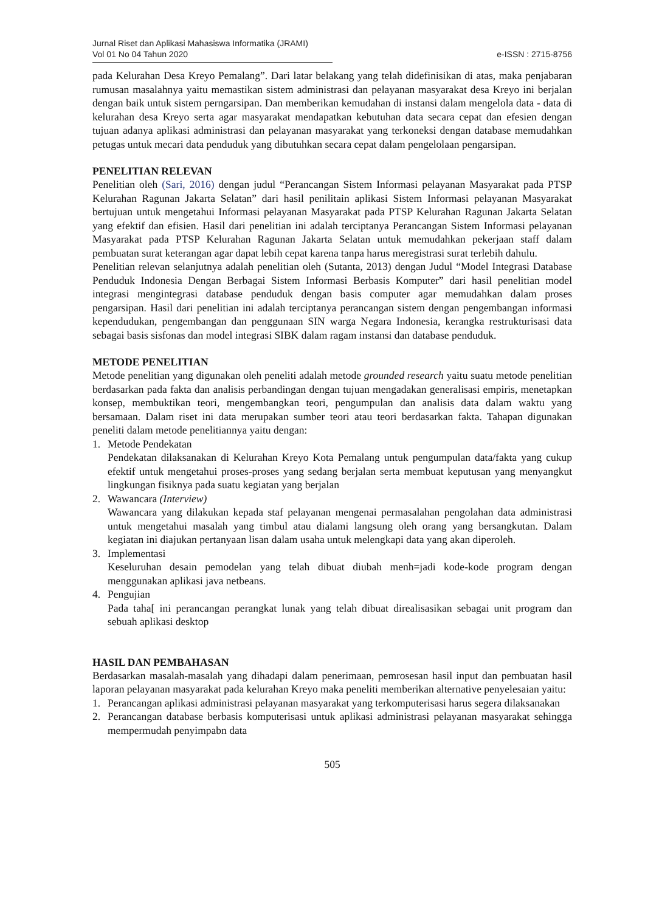Jurnal Riset dan Aplikasi Mahasiswa Informatika (JRAMI)
Vol 01 No 04 Tahun 2020 e-ISSN : 2715-8756
pada Kelurahan Desa Kreyo Pemalang”. Dari latar belakang yang telah didefinisikan di atas, maka penjabaran rumusan masalahnya yaitu memastikan sistem administrasi dan pelayanan masyarakat desa Kreyo ini berjalan dengan baik untuk sistem perngarsipan. Dan memberikan kemudahan di instansi dalam mengelola data - data di kelurahan desa Kreyo serta agar masyarakat mendapatkan kebutuhan data secara cepat dan efesien dengan tujuan adanya aplikasi administrasi dan pelayanan masyarakat yang terkoneksi dengan database memudahkan petugas untuk mecari data penduduk yang dibutuhkan secara cepat dalam pengelolaan pengarsipan.
PENELITIAN RELEVAN
Penelitian oleh (Sari, 2016) dengan judul “Perancangan Sistem Informasi pelayanan Masyarakat pada PTSP Kelurahan Ragunan Jakarta Selatan” dari hasil penilitain aplikasi Sistem Informasi pelayanan Masyarakat bertujuan untuk mengetahui Informasi pelayanan Masyarakat pada PTSP Kelurahan Ragunan Jakarta Selatan yang efektif dan efisien. Hasil dari penelitian ini adalah terciptanya Perancangan Sistem Informasi pelayanan Masyarakat pada PTSP Kelurahan Ragunan Jakarta Selatan untuk memudahkan pekerjaan staff dalam pembuatan surat keterangan agar dapat lebih cepat karena tanpa harus meregistrasi surat terlebih dahulu.
Penelitian relevan selanjutnya adalah penelitian oleh (Sutanta, 2013) dengan Judul “Model Integrasi Database Penduduk Indonesia Dengan Berbagai Sistem Informasi Berbasis Komputer” dari hasil penelitian model integrasi mengintegrasi database penduduk dengan basis computer agar memudahkan dalam proses pengarsipan. Hasil dari penelitian ini adalah terciptanya perancangan sistem dengan pengembangan informasi kependudukan, pengembangan dan penggunaan SIN warga Negara Indonesia, kerangka restrukturisasi data sebagai basis sisfonas dan model integrasi SIBK dalam ragam instansi dan database penduduk.
METODE PENELITIAN
Metode penelitian yang digunakan oleh peneliti adalah metode grounded research yaitu suatu metode penelitian berdasarkan pada fakta dan analisis perbandingan dengan tujuan mengadakan generalisasi empiris, menetapkan konsep, membuktikan teori, mengembangkan teori, pengumpulan dan analisis data dalam waktu yang bersamaan. Dalam riset ini data merupakan sumber teori atau teori berdasarkan fakta. Tahapan digunakan peneliti dalam metode penelitiannya yaitu dengan:
1. Metode Pendekatan
Pendekatan dilaksanakan di Kelurahan Kreyo Kota Pemalang untuk pengumpulan data/fakta yang cukup efektif untuk mengetahui proses-proses yang sedang berjalan serta membuat keputusan yang menyangkut lingkungan fisiknya pada suatu kegiatan yang berjalan
2. Wawancara (Interview)
Wawancara yang dilakukan kepada staf pelayanan mengenai permasalahan pengolahan data administrasi untuk mengetahui masalah yang timbul atau dialami langsung oleh orang yang bersangkutan. Dalam kegiatan ini diajukan pertanyaan lisan dalam usaha untuk melengkapi data yang akan diperoleh.
3. Implementasi
Keseluruhan desain pemodelan yang telah dibuat diubah menh=jadi kode-kode program dengan menggunakan aplikasi java netbeans.
4. Pengujian
Pada taha[ ini perancangan perangkat lunak yang telah dibuat direalisasikan sebagai unit program dan sebuah aplikasi desktop
HASIL DAN PEMBAHASAN
Berdasarkan masalah-masalah yang dihadapi dalam penerimaan, pemrosesan hasil input dan pembuatan hasil laporan pelayanan masyarakat pada kelurahan Kreyo maka peneliti memberikan alternative penyelesaian yaitu:
1. Perancangan aplikasi administrasi pelayanan masyarakat yang terkomputerisasi harus segera dilaksanakan
2. Perancangan database berbasis komputerisasi untuk aplikasi administrasi pelayanan masyarakat sehingga mempermudah penyimpabn data
505